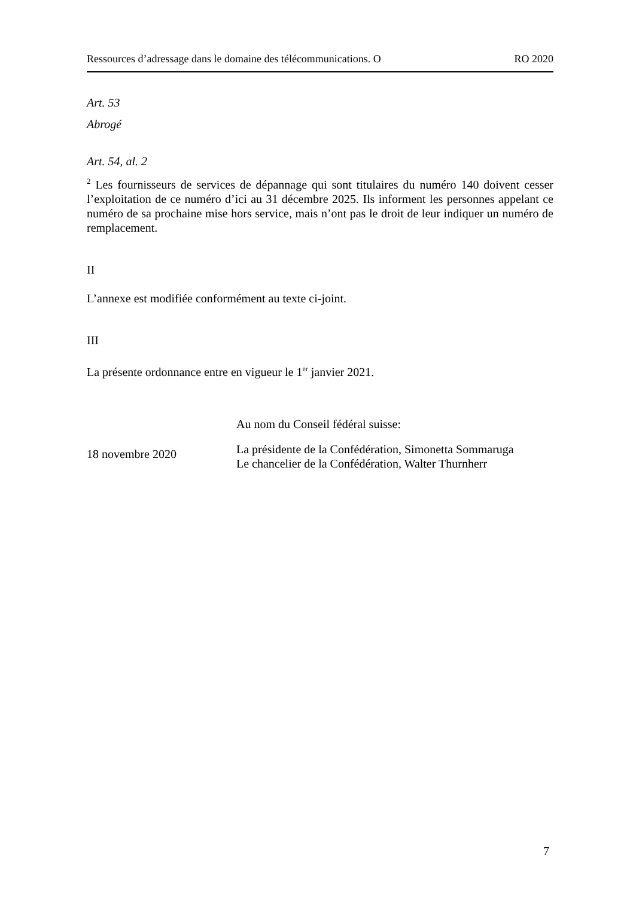Ressources d’adressage dans le domaine des télécommunications. O RO 2020
Art. 53
Abrogé
Art. 54, al. 2
<sup>2</sup> Les fournisseurs de services de dépannage qui sont titulaires du numéro 140 doivent cesser l’exploitation de ce numéro d’ici au 31 décembre 2025. Ils informent les personnes appelant ce numéro de sa prochaine mise hors service, mais n’ont pas le droit de leur indiquer un numéro de remplacement.
II
L’annexe est modifiée conformément au texte ci-joint.
III
La présente ordonnance entre en vigueur le 1<sup>er</sup> janvier 2021.
Au nom du Conseil fédéral suisse:
18 novembre 2020
La présidente de la Confédération, Simonetta Sommaruga
Le chancelier de la Confédération, Walter Thurnherr
7